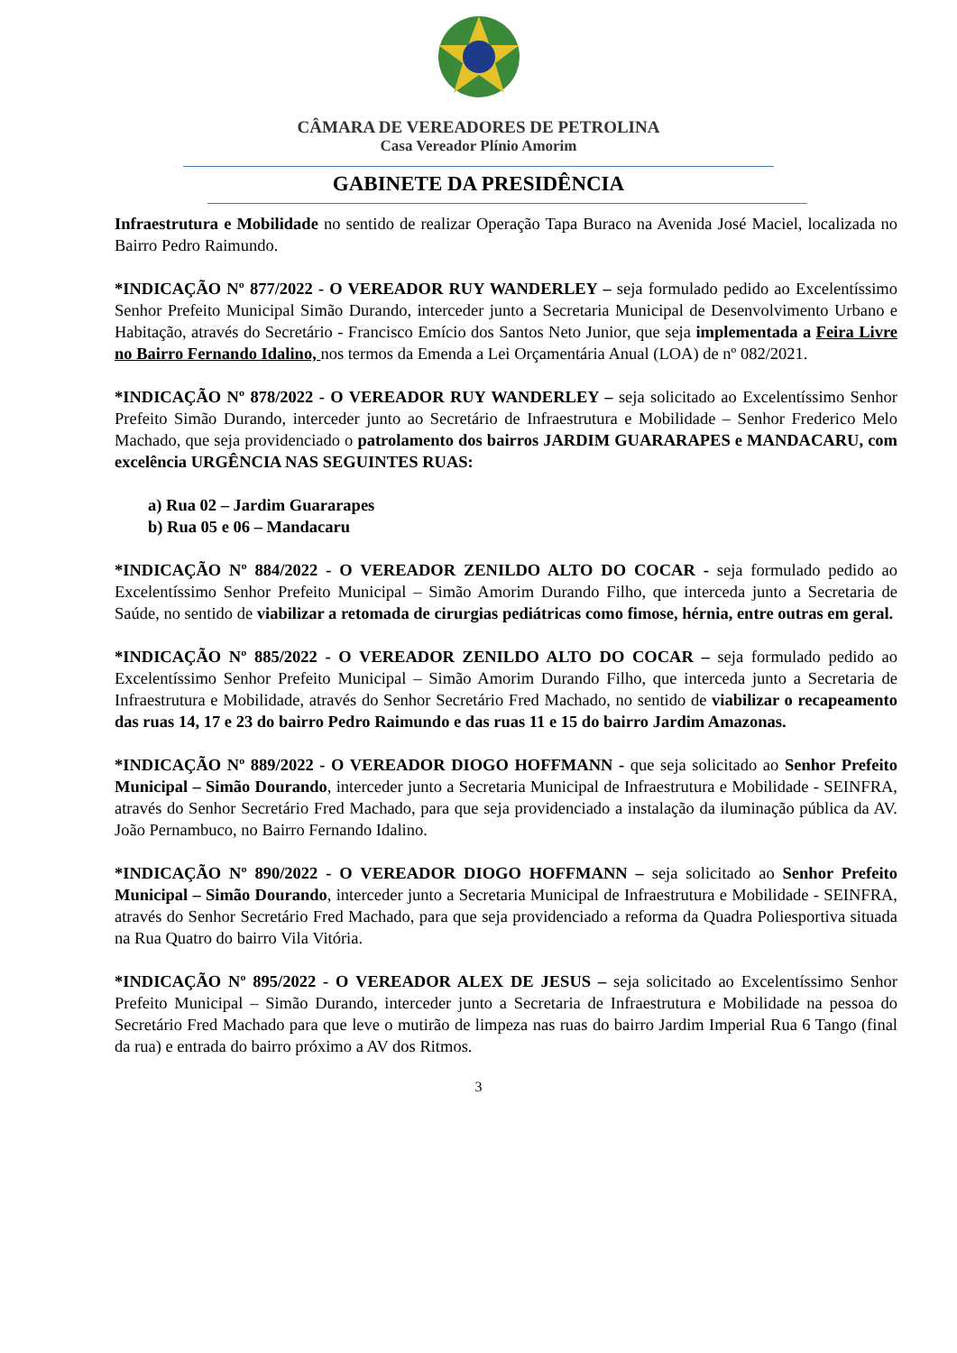CÂMARA DE VEREADORES DE PETROLINA
Casa Vereador Plínio Amorim
GABINETE DA PRESIDÊNCIA
Infraestrutura e Mobilidade no sentido de realizar Operação Tapa Buraco na Avenida José Maciel, localizada no Bairro Pedro Raimundo.
*INDICAÇÃO Nº 877/2022 - O VEREADOR RUY WANDERLEY – seja formulado pedido ao Excelentíssimo Senhor Prefeito Municipal Simão Durando, interceder junto a Secretaria Municipal de Desenvolvimento Urbano e Habitação, através do Secretário - Francisco Emício dos Santos Neto Junior, que seja implementada a Feira Livre no Bairro Fernando Idalino, nos termos da Emenda a Lei Orçamentária Anual (LOA) de nº 082/2021.
*INDICAÇÃO Nº 878/2022 - O VEREADOR RUY WANDERLEY – seja solicitado ao Excelentíssimo Senhor Prefeito Simão Durando, interceder junto ao Secretário de Infraestrutura e Mobilidade – Senhor Frederico Melo Machado, que seja providenciado o patrolamento dos bairros JARDIM GUARARAPES e MANDACARU, com excelência URGÊNCIA NAS SEGUINTES RUAS:
a) Rua 02 – Jardim Guararapes
b) Rua 05 e 06 – Mandacaru
*INDICAÇÃO Nº 884/2022 - O VEREADOR ZENILDO ALTO DO COCAR - seja formulado pedido ao Excelentíssimo Senhor Prefeito Municipal – Simão Amorim Durando Filho, que interceda junto a Secretaria de Saúde, no sentido de viabilizar a retomada de cirurgias pediátricas como fimose, hérnia, entre outras em geral.
*INDICAÇÃO Nº 885/2022 - O VEREADOR ZENILDO ALTO DO COCAR – seja formulado pedido ao Excelentíssimo Senhor Prefeito Municipal – Simão Amorim Durando Filho, que interceda junto a Secretaria de Infraestrutura e Mobilidade, através do Senhor Secretário Fred Machado, no sentido de viabilizar o recapeamento das ruas 14, 17 e 23 do bairro Pedro Raimundo e das ruas 11 e 15 do bairro Jardim Amazonas.
*INDICAÇÃO Nº 889/2022 - O VEREADOR DIOGO HOFFMANN - que seja solicitado ao Senhor Prefeito Municipal – Simão Dourando, interceder junto a Secretaria Municipal de Infraestrutura e Mobilidade - SEINFRA, através do Senhor Secretário Fred Machado, para que seja providenciado a instalação da iluminação pública da AV. João Pernambuco, no Bairro Fernando Idalino.
*INDICAÇÃO Nº 890/2022 - O VEREADOR DIOGO HOFFMANN – seja solicitado ao Senhor Prefeito Municipal – Simão Dourando, interceder junto a Secretaria Municipal de Infraestrutura e Mobilidade - SEINFRA, através do Senhor Secretário Fred Machado, para que seja providenciado a reforma da Quadra Poliesportiva situada na Rua Quatro do bairro Vila Vitória.
*INDICAÇÃO Nº 895/2022 - O VEREADOR ALEX DE JESUS – seja solicitado ao Excelentíssimo Senhor Prefeito Municipal – Simão Durando, interceder junto a Secretaria de Infraestrutura e Mobilidade na pessoa do Secretário Fred Machado para que leve o mutirão de limpeza nas ruas do bairro Jardim Imperial Rua 6 Tango (final da rua) e entrada do bairro próximo a AV dos Ritmos.
3